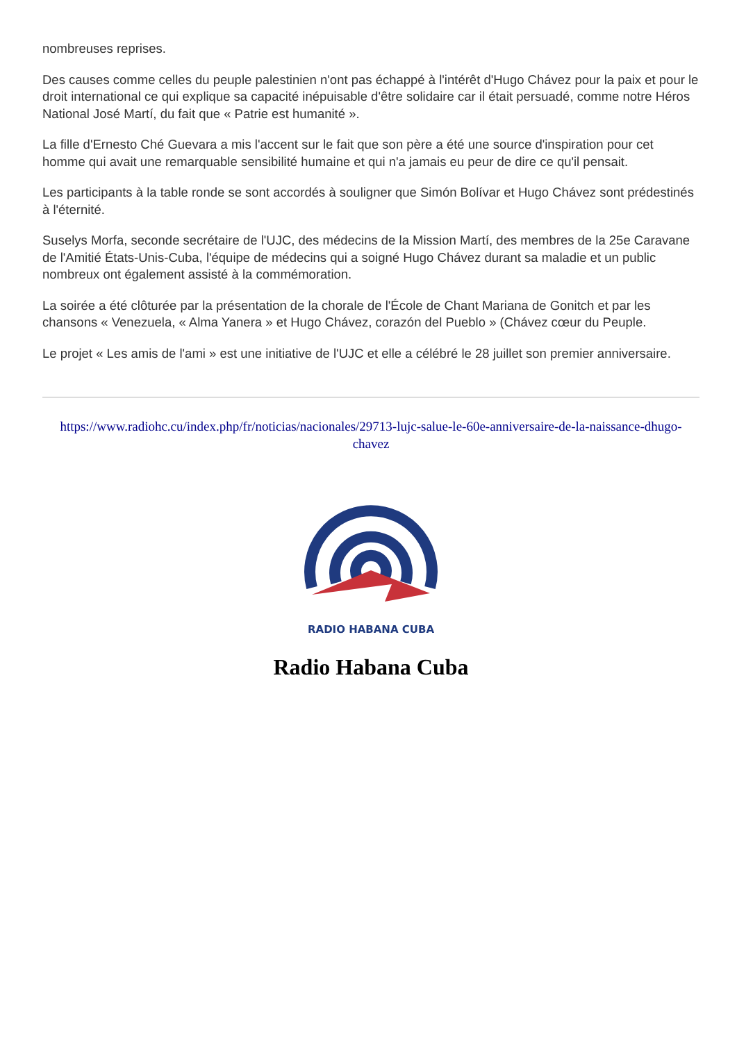nombreuses reprises.
Des causes comme celles du peuple palestinien n'ont pas échappé à l'intérêt d'Hugo Chávez pour la paix et pour le droit international ce qui explique sa capacité inépuisable d'être solidaire car il était persuadé, comme notre Héros National José Martí, du fait que « Patrie est humanité ».
La fille d'Ernesto Ché Guevara a mis l'accent sur le fait que son père a été une source d'inspiration pour cet homme qui avait une remarquable sensibilité humaine et qui n'a jamais eu peur de dire ce qu'il pensait.
Les participants à la table ronde se sont accordés à souligner que Simón Bolívar et Hugo Chávez sont prédestinés à l'éternité.
Suselys Morfa, seconde secrétaire de l'UJC, des médecins de la Mission Martí, des membres de la 25e Caravane de l'Amitié États-Unis-Cuba, l'équipe de médecins qui a soigné Hugo Chávez durant sa maladie et un public nombreux ont également assisté à la commémoration.
La soirée a été clôturée par la présentation de la chorale de l'École de Chant Mariana de Gonitch et par les chansons « Venezuela, « Alma Yanera » et Hugo Chávez, corazón del Pueblo » (Chávez cœur du Peuple.
Le projet « Les amis de l'ami » est une initiative de l'UJC et elle a célébré le 28 juillet son premier anniversaire.
https://www.radiohc.cu/index.php/fr/noticias/nacionales/29713-lujc-salue-le-60e-anniversaire-de-la-naissance-dhugo-chavez
RADIO HABANA CUBA
Radio Habana Cuba